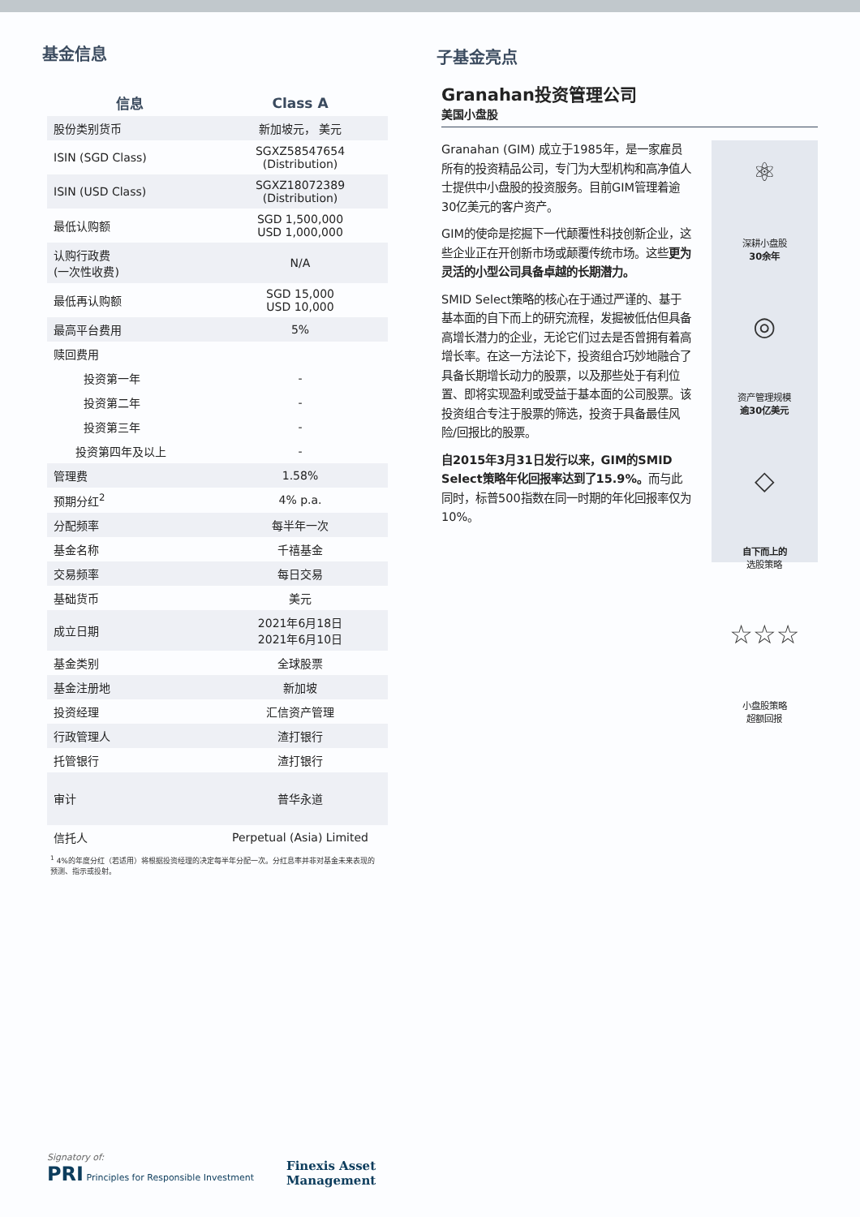基金信息
| 信息 | Class A |
| --- | --- |
| 股份类别货币 | 新加坡元， 美元 |
| ISIN (SGD Class) | SGXZ58547654 (Distribution) |
| ISIN (USD Class) | SGXZ18072389 (Distribution) |
| 最低认购额 | SGD 1,500,000 USD 1,000,000 |
| 认购行政费 (一次性收费) | N/A |
| 最低再认购额 | SGD 15,000 USD 10,000 |
| 最高平台费用 | 5% |
| 赎回费用 | |
| 投资第一年 | - |
| 投资第二年 | - |
| 投资第三年 | - |
| 投资第四年及以上 | - |
| 管理费 | 1.58% |
| 预期分红<sup>2</sup> | 4% p.a. |
| 分配频率 | 每半年一次 |
| 基金名称 | 千禧基金 |
| 交易频率 | 每日交易 |
| 基础货币 | 美元 |
| 成立日期 | 2021年6月18日 2021年6月10日 |
| 基金类别 | 全球股票 |
| 基金注册地 | 新加坡 |
| 投资经理 | 汇信资产管理 |
| 行政管理人 | 渣打银行 |
| 托管银行 | 渣打银行 |
| 审计 | 普华永道 |
| 信托人 | Perpetual (Asia) Limited |
<sup>1</sup> 4%的年度分红（若适用）将根据投资经理的决定每半年分配一次。分红息率并非对基金未来表现的预测、指示或投射。
子基金亮点
Granahan投资管理公司
美国小盘股
Granahan (GIM) 成立于1985年，是一家雇员所有的投资精品公司，专门为大型机构和高净值人士提供中小盘股的投资服务。目前GIM管理着逾30亿美元的客户资产。
GIM的使命是挖掘下一代颠覆性科技创新企业，这些企业正在开创新市场或颠覆传统市场。这些更为灵活的小型公司具备卓越的长期潜力。
SMID Select策略的核心在于通过严谨的、基于基本面的自下而上的研究流程，发掘被低估但具备高增长潜力的企业，无论它们过去是否曾拥有着高增长率。在这一方法论下，投资组合巧妙地融合了具备长期增长动力的股票，以及那些处于有利位置、即将实现盈利或受益于基本面的公司股票。该投资组合专注于股票的筛选，投资于具备最佳风险/回报比的股票。
自2015年3月31日发行以来，GIM的SMID Select策略年化回报率达到了15.9%。而与此同时，标普500指数在同一时期的年化回报率仅为10%。
⚛
深耕小盘股
30余年
◎
资产管理规模
逾30亿美元
◇
自下而上的
选股策略
☆☆☆
小盘股策略
超额回报
Signatory of:
PRI Principles for Responsible Investment
Finexis Asset
Management